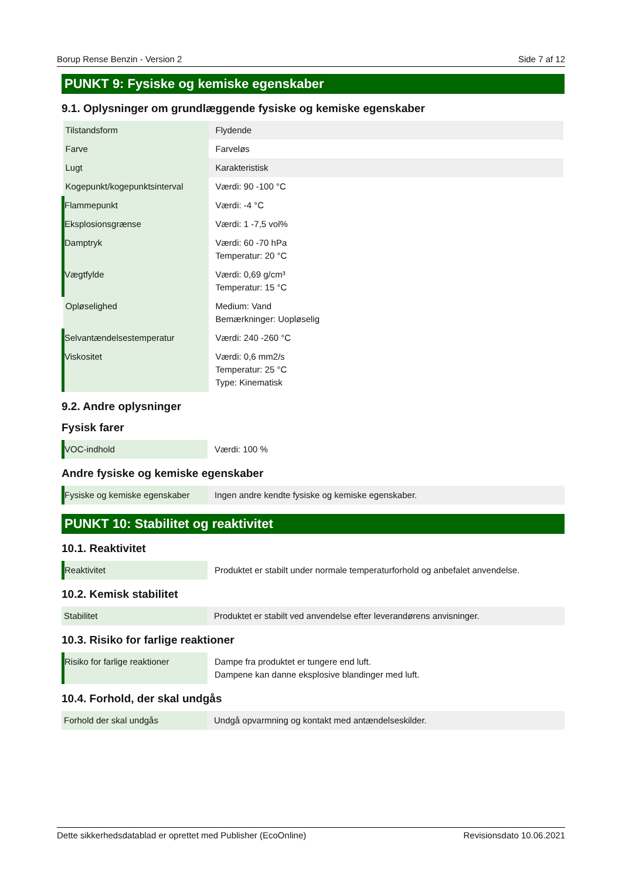Borup Rense Benzin - Version 2 Side 7 af 12
PUNKT 9: Fysiske og kemiske egenskaber
9.1. Oplysninger om grundlæggende fysiske og kemiske egenskaber
| Tilstandsform | Flydende |
| Farve | Farveløs |
| Lugt | Karakteristisk |
| Kogepunkt/kogepunktsinterval | Værdi: 90 -100 °C |
| Flammepunkt | Værdi: -4 °C |
| Eksplosionsgrænse | Værdi: 1 -7,5 vol% |
| Damptryk | Værdi: 60 -70 hPa Temperatur: 20 °C |
| Vægtfylde | Værdi: 0,69 g/cm³ Temperatur: 15 °C |
| Opløselighed | Medium: Vand Bemærkninger: Uopløselig |
| Selvantændelsestemperatur | Værdi: 240 -260 °C |
| Viskositet | Værdi: 0,6 mm2/s Temperatur: 25 °C Type: Kinematisk |
9.2. Andre oplysninger
Fysisk farer
| VOC-indhold | Værdi: 100 % |
Andre fysiske og kemiske egenskaber
| Fysiske og kemiske egenskaber | Ingen andre kendte fysiske og kemiske egenskaber. |
PUNKT 10: Stabilitet og reaktivitet
10.1. Reaktivitet
| Reaktivitet | Produktet er stabilt under normale temperaturforhold og anbefalet anvendelse. |
10.2. Kemisk stabilitet
| Stabilitet | Produktet er stabilt ved anvendelse efter leverandørens anvisninger. |
10.3. Risiko for farlige reaktioner
| Risiko for farlige reaktioner | Dampe fra produktet er tungere end luft. Dampene kan danne eksplosive blandinger med luft. |
10.4. Forhold, der skal undgås
| Forhold der skal undgås | Undgå opvarmning og kontakt med antændelseskilder. |
Dette sikkerhedsdatablad er oprettet med Publisher (EcoOnline) Revisionsdato 10.06.2021